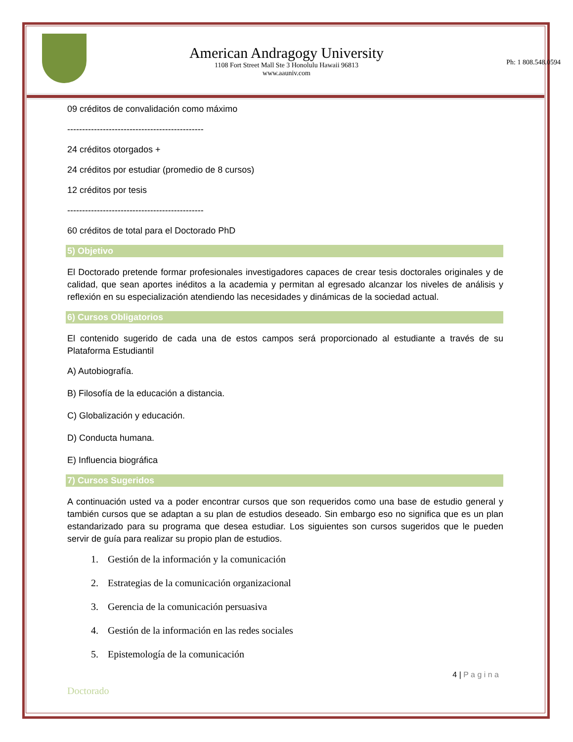American Andragogy University
1108 Fort Street Mall Ste 3 Honolulu Hawaii 96813
www.aauniv.com
Ph: 1 808.548.0594
09 créditos de convalidación como máximo
----------------------------------------------
24 créditos otorgados +
24 créditos por estudiar (promedio de 8 cursos)
12 créditos por tesis
----------------------------------------------
60 créditos de total para el Doctorado PhD
5) Objetivo
El Doctorado pretende formar profesionales investigadores capaces de crear tesis doctorales originales y de calidad, que sean aportes inéditos a la academia y permitan al egresado alcanzar los niveles de análisis y reflexión en su especialización atendiendo las necesidades y dinámicas de la sociedad actual.
6) Cursos Obligatorios
El contenido sugerido de cada una de estos campos será proporcionado al estudiante a través de su Plataforma Estudiantil
A) Autobiografía.
B) Filosofía de la educación a distancia.
C) Globalización y educación.
D) Conducta humana.
E) Influencia biográfica
7) Cursos Sugeridos
A continuación usted va a poder encontrar cursos que son requeridos como una base de estudio general y también cursos que se adaptan a su plan de estudios deseado. Sin embargo eso no significa que es un plan estandarizado para su programa que desea estudiar. Los siguientes son cursos sugeridos que le pueden servir de guía para realizar su propio plan de estudios.
1. Gestión de la información y la comunicación
2. Estrategias de la comunicación organizacional
3. Gerencia de la comunicación persuasiva
4. Gestión de la información en las redes sociales
5. Epistemología de la comunicación
4 | P a g i n a
Doctorado